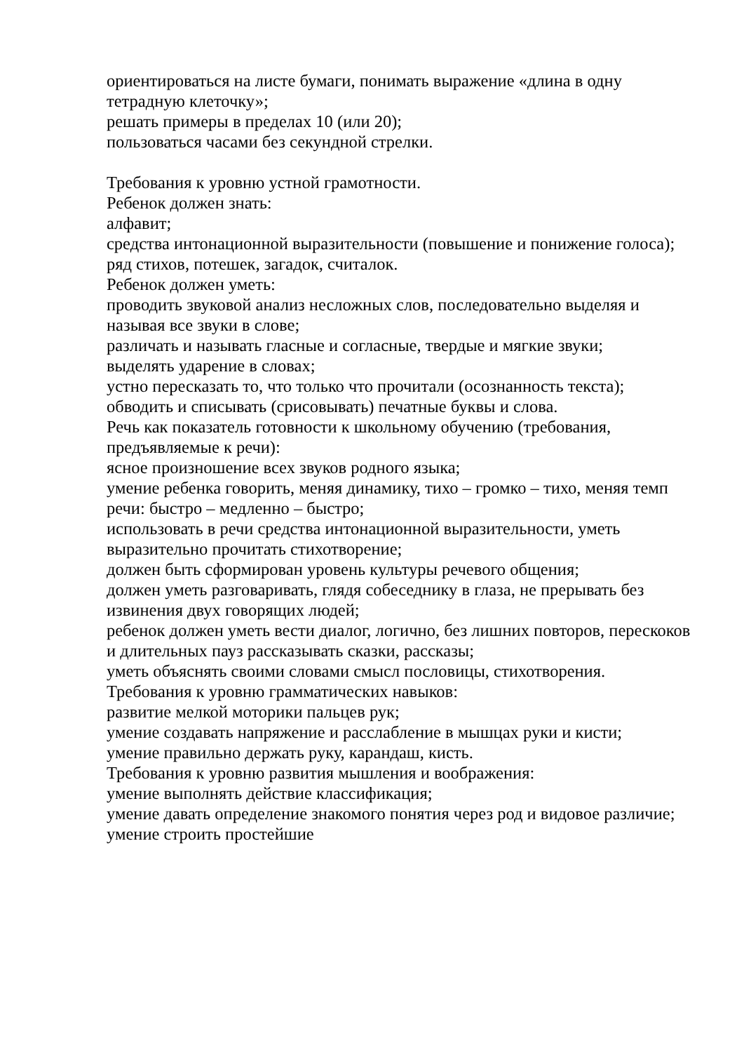ориентироваться на листе бумаги, понимать выражение «длина в одну тетрадную клеточку»;
решать примеры в пределах 10 (или 20);
пользоваться часами без секундной стрелки.
Требования к уровню устной грамотности.
Ребенок должен знать:
алфавит;
средства интонационной выразительности (повышение и понижение голоса);
ряд стихов, потешек, загадок, считалок.
Ребенок должен уметь:
проводить звуковой анализ несложных слов, последовательно выделяя и называя все звуки в слове;
различать и называть гласные и согласные, твердые и мягкие звуки;
выделять ударение в словах;
устно пересказать то, что только что прочитали (осознанность текста);
обводить и списывать (срисовывать) печатные буквы и слова.
Речь как показатель готовности к школьному обучению (требования, предъявляемые к речи):
ясное произношение всех звуков родного языка;
умение ребенка говорить, меняя динамику, тихо – громко – тихо, меняя темп речи: быстро – медленно – быстро;
использовать в речи средства интонационной выразительности, уметь выразительно прочитать стихотворение;
должен быть сформирован уровень культуры речевого общения;
должен уметь разговаривать, глядя собеседнику в глаза, не прерывать без извинения двух говорящих людей;
ребенок должен уметь вести диалог, логично, без лишних повторов, перескоков и длительных пауз рассказывать сказки, рассказы;
уметь объяснять своими словами смысл пословицы, стихотворения.
Требования к уровню грамматических навыков:
развитие мелкой моторики пальцев рук;
умение создавать напряжение и расслабление в мышцах руки и кисти;
умение правильно держать руку, карандаш, кисть.
Требования к уровню развития мышления и воображения:
умение выполнять действие классификация;
умение давать определение знакомого понятия через род и видовое различие;
умение строить простейшие